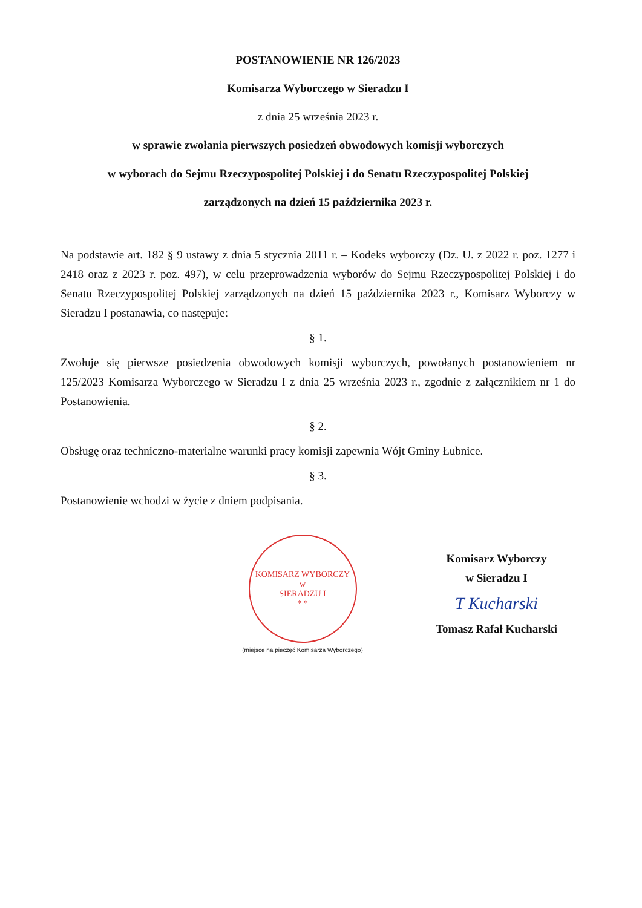POSTANOWIENIE NR 126/2023
Komisarza Wyborczego w Sieradzu I
z dnia 25 września 2023 r.
w sprawie zwołania pierwszych posiedzeń obwodowych komisji wyborczych
w wyborach do Sejmu Rzeczypospolitej Polskiej i do Senatu Rzeczypospolitej Polskiej
zarządzonych na dzień 15 października 2023 r.
Na podstawie art. 182 § 9 ustawy z dnia 5 stycznia 2011 r. – Kodeks wyborczy (Dz. U. z 2022 r. poz. 1277 i 2418 oraz z 2023 r. poz. 497), w celu przeprowadzenia wyborów do Sejmu Rzeczypospolitej Polskiej i do Senatu Rzeczypospolitej Polskiej zarządzonych na dzień 15 października 2023 r., Komisarz Wyborczy w Sieradzu I postanawia, co następuje:
§ 1.
Zwołuje się pierwsze posiedzenia obwodowych komisji wyborczych, powołanych postanowieniem nr 125/2023 Komisarza Wyborczego w Sieradzu I z dnia 25 września 2023 r., zgodnie z załącznikiem nr 1 do Postanowienia.
§ 2.
Obsługę oraz techniczno-materialne warunki pracy komisji zapewnia Wójt Gminy Łubnice.
§ 3.
Postanowienie wchodzi w życie z dniem podpisania.
KOMISARZ WYBORCZY
w
SIERADZU I
* *
(miejsce na pieczęć Komisarza Wyborczego)
Komisarz Wyborczy
w Sieradzu I
T Kucharski
Tomasz Rafał Kucharski